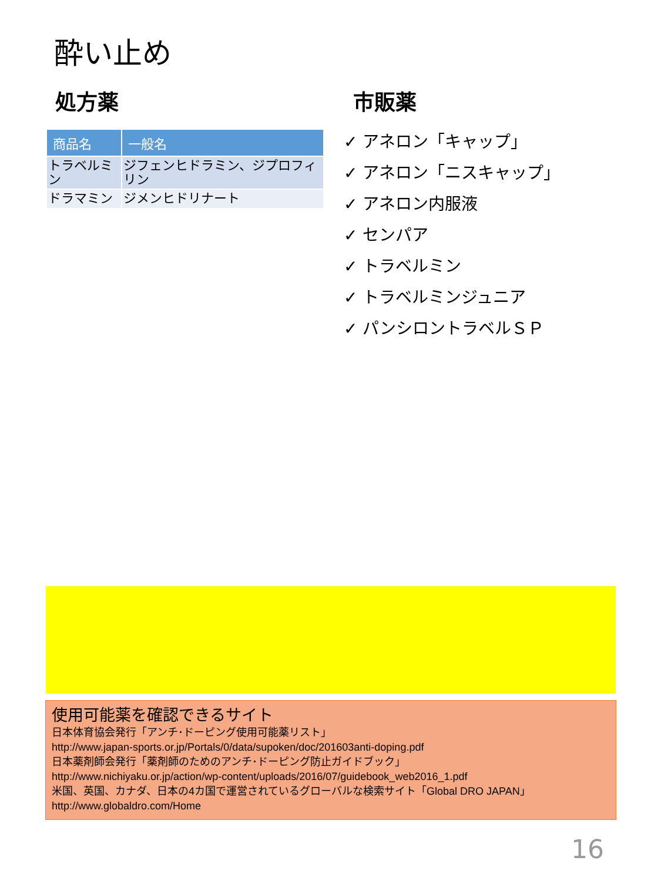酔い止め
処方薬
| 商品名 | 一般名 |
| --- | --- |
| トラベルミン | ジフェンヒドラミン、ジプロフィリン |
| ドラマミン | ジメンヒドリナート |
市販薬
✓ アネロン「キャップ」
✓ アネロン「ニスキャップ」
✓ アネロン内服液
✓ センパア
✓ トラベルミン
✓ トラベルミンジュニア
✓ パンシロントラベルＳＰ
使用可能薬を確認できるサイト
日本体育協会発行「アンチ･ドーピング使用可能薬リスト」
http://www.japan-sports.or.jp/Portals/0/data/supoken/doc/201603anti-doping.pdf
日本薬剤師会発行「薬剤師のためのアンチ･ドーピング防止ガイドブック」
http://www.nichiyaku.or.jp/action/wp-content/uploads/2016/07/guidebook_web2016_1.pdf
米国、英国、カナダ、日本の4カ国で運営されているグローバルな検索サイト「Global DRO JAPAN」
http://www.globaldro.com/Home
16